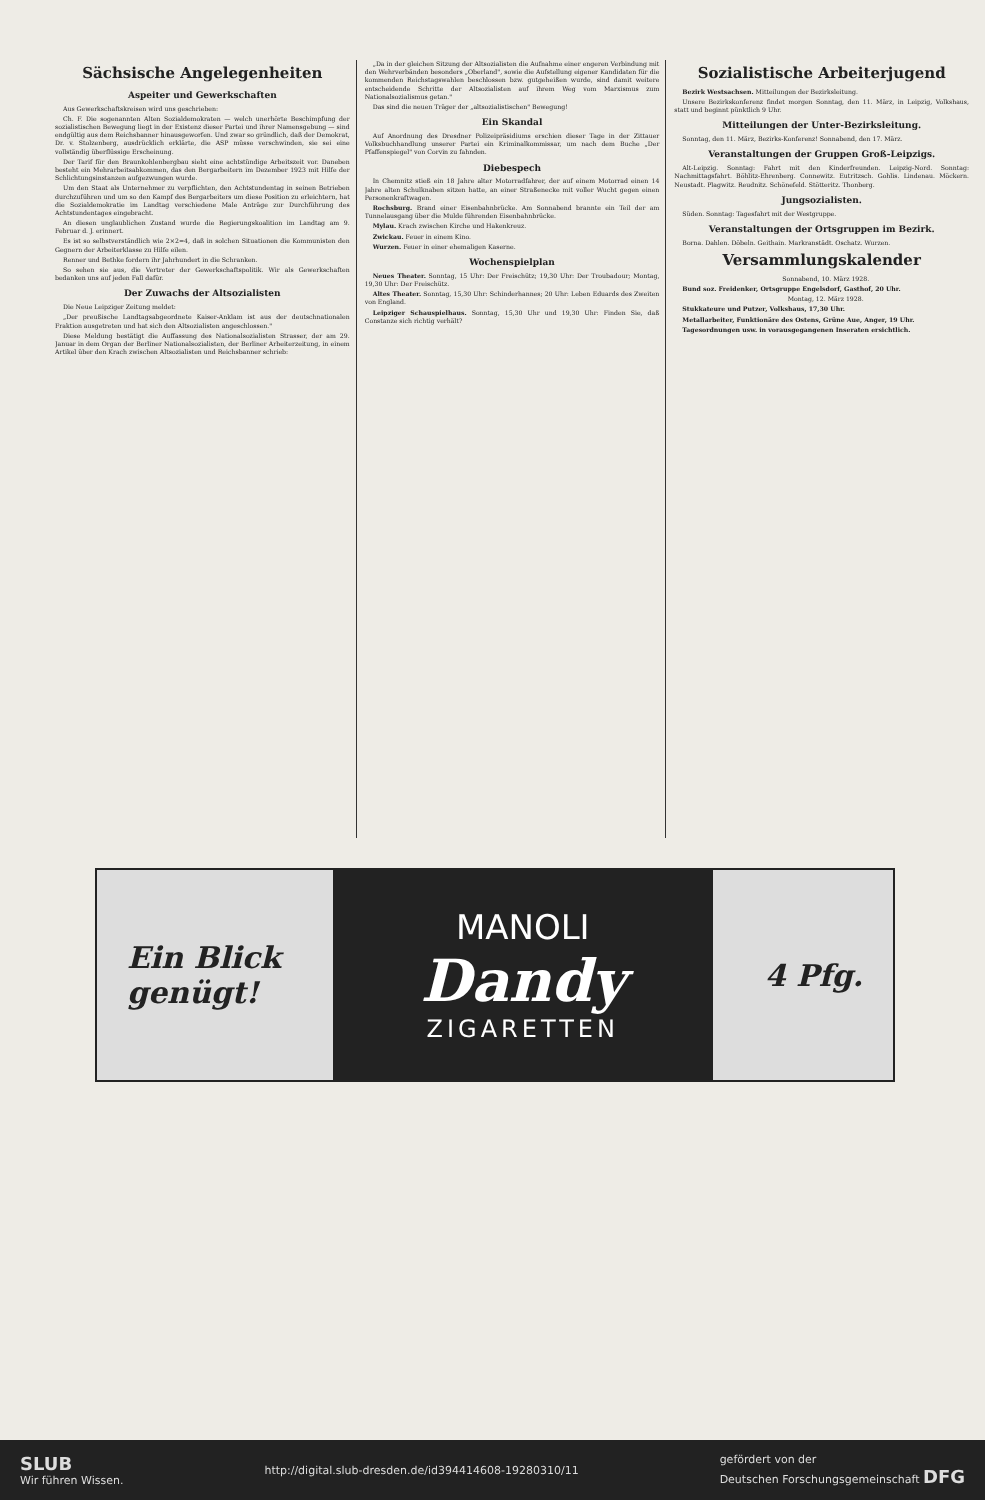Sächsische Angelegenheiten
Aspeiter und Gewerkschaften
Aus Gewerkschaftskreisen wird uns geschrieben:
Ch. F. Die sogenannten Alten Sozialdemokraten — welch unerhörte Beschimpfung der sozialistischen Bewegung liegt in der Existenz dieser Partei und ihrer Namensgebung — sind endgültig aus dem Reichsbanner hinausgeworfen. Und zwar so gründlich, daß der Demokrat, Dr. v. Stolzenberg, ausdrücklich erklärte, die ASP müsse verschwinden, sie sei eine vollständig überflüssige Erscheinung.
Der Tarif für den Braunkohlenbergbau sieht eine achtstündige Arbeitszeit vor. Daneben besteht ein Mehrarbeitsabkommen, das den Bergarbeitern im Dezember 1923 mit Hilfe der Schlichtungsinstanzen aufgezwungen wurde.
Um den Staat als Unternehmer zu verpflichten, den Achtstundentag in seinen Betrieben durchzuführen und um so den Kampf des Bergarbeiters um diese Position zu erleichtern, hat die Sozialdemokratie im Landtag verschiedene Male Anträge zur Durchführung des Achtstundentages eingebracht.
An diesen unglaublichen Zustand wurde die Regierungskoalition im Landtag am 9. Februar d. J. erinnert.
Es ist so selbstverständlich wie 2×2=4, daß in solchen Situationen die Kommunisten den Gegnern der Arbeiterklasse zu Hilfe eilen.
Renner und Bethke fordern ihr Jahrhundert in die Schranken.
So sehen sie aus, die Vertreter der Gewerkschaftspolitik. Wir als Gewerkschaften bedanken uns auf jeden Fall dafür.
Der Zuwachs der Altsozialisten
Die Neue Leipziger Zeitung meldet:
„Der preußische Landtagsabgeordnete Kaiser-Anklam ist aus der deutschnationalen Fraktion ausgetreten und hat sich den Altsozialisten angeschlossen."
Diese Meldung bestätigt die Auffassung des Nationalsozialisten Strasser, der am 29. Januar in dem Organ der Berliner Nationalsozialisten, der Berliner Arbeiterzeitung, in einem Artikel über den Krach zwischen Altsozialisten und Reichsbanner schrieb:
„Da in der gleichen Sitzung der Altsozialisten die Aufnahme einer engeren Verbindung mit den Wehrverbänden besonders „Oberland", sowie die Aufstellung eigener Kandidaten für die kommenden Reichstagswahlen beschlossen bzw. gutgeheißen wurde, sind damit weitere entscheidende Schritte der Altsozialisten auf ihrem Weg vom Marxismus zum Nationalsozialismus getan."
Das sind die neuen Träger der „altsozialistischen" Bewegung!
Ein Skandal
Auf Anordnung des Dresdner Polizeipräsidiums erschien dieser Tage in der Zittauer Volksbuchhandlung unserer Partei ein Kriminalkommissar, um nach dem Buche „Der Pfaffenspiegel" von Corvin zu fahnden.
Diebespech
In Chemnitz stieß ein 18 Jahre alter Motorradfahrer, der auf einem Motorrad einen 14 Jahre alten Schulknaben sitzen hatte, an einer Straßenecke mit voller Wucht gegen einen Personenkraftwagen.
Rochsburg. Brand einer Eisenbahnbrücke. Am Sonnabend brannte ein Teil der am Tunnelausgang über die Mulde führenden Eisenbahnbrücke.
Mylau. Krach zwischen Kirche und Hakenkreuz.
Zwickau. Feuer in einem Kino.
Wurzen. Feuer in einer ehemaligen Kaserne.
Wochenspielplan
Neues Theater. Sonntag, 15 Uhr: Der Freischütz; 19,30 Uhr: Der Troubadour; Montag, 19,30 Uhr: Der Freischütz.
Altes Theater. Sonntag, 15,30 Uhr: Schinderhannes; 20 Uhr: Leben Eduards des Zweiten von England.
Leipziger Schauspielhaus. Sonntag, 15,30 Uhr und 19,30 Uhr: Finden Sie, daß Constanze sich richtig verhält?
Sozialistische Arbeiterjugend
Bezirk Westsachsen. Mitteilungen der Bezirksleitung.
Unsere Bezirkskonferenz findet morgen Sonntag, den 11. März, in Leipzig, Volkshaus, statt und beginnt pünktlich 9 Uhr.
Mitteilungen der Unter-Bezirksleitung.
Sonntag, den 11. März, Bezirks-Konferenz! Sonnabend, den 17. März.
Veranstaltungen der Gruppen Groß-Leipzigs.
Alt-Leipzig. Sonntag: Fahrt mit den Kinderfreunden. Leipzig-Nord. Sonntag: Nachmittagsfahrt. Böhlitz-Ehrenberg. Connewitz. Eutritzsch. Gohlis. Lindenau. Möckern. Neustadt. Plagwitz. Reudnitz. Schönefeld. Stötteritz. Thonberg.
Jungsozialisten.
Süden. Sonntag: Tagesfahrt mit der Westgruppe.
Veranstaltungen der Ortsgruppen im Bezirk.
Borna. Dahlen. Döbeln. Geithain. Markranstädt. Oschatz. Wurzen.
Versammlungskalender
Sonnabend, 10. März 1928.
Bund soz. Freidenker, Ortsgruppe Engelsdorf, Gasthof, 20 Uhr.
Montag, 12. März 1928.
Stukkateure und Putzer, Volkshaus, 17,30 Uhr.
Metallarbeiter, Funktionäre des Ostens, Grüne Aue, Anger, 19 Uhr.
Tagesordnungen usw. in vorausgegangenen Inseraten ersichtlich.
Ein Blick
genügt!
MANOLI
Dandy
ZIGARETTEN
4 Pfg.
SLUB
Wir führen Wissen.
http://digital.slub-dresden.de/id394414608-19280310/11
gefördert von der
Deutschen Forschungsgemeinschaft DFG